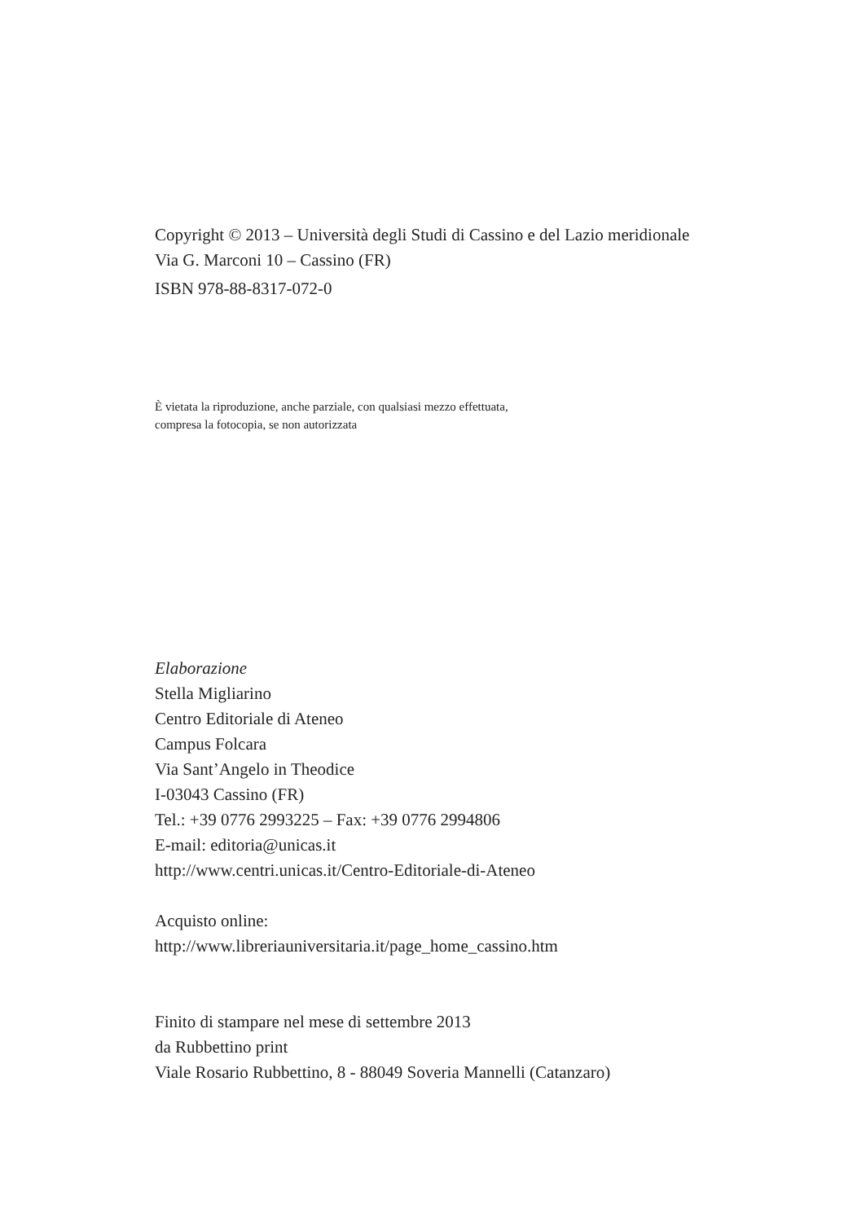Copyright © 2013 – Università degli Studi di Cassino e del Lazio meridionale
Via G. Marconi 10 – Cassino (FR)
ISBN 978-88-8317-072-0
È vietata la riproduzione, anche parziale, con qualsiasi mezzo effettuata,
compresa la fotocopia, se non autorizzata
Elaborazione
Stella Migliarino
Centro Editoriale di Ateneo
Campus Folcara
Via Sant’Angelo in Theodice
I-03043 Cassino (FR)
Tel.: +39 0776 2993225 – Fax: +39 0776 2994806
E-mail: editoria@unicas.it
http://www.centri.unicas.it/Centro-Editoriale-di-Ateneo
Acquisto online:
http://www.libreriauniversitaria.it/page_home_cassino.htm
Finito di stampare nel mese di settembre 2013
da Rubbettino print
Viale Rosario Rubbettino, 8 - 88049 Soveria Mannelli (Catanzaro)